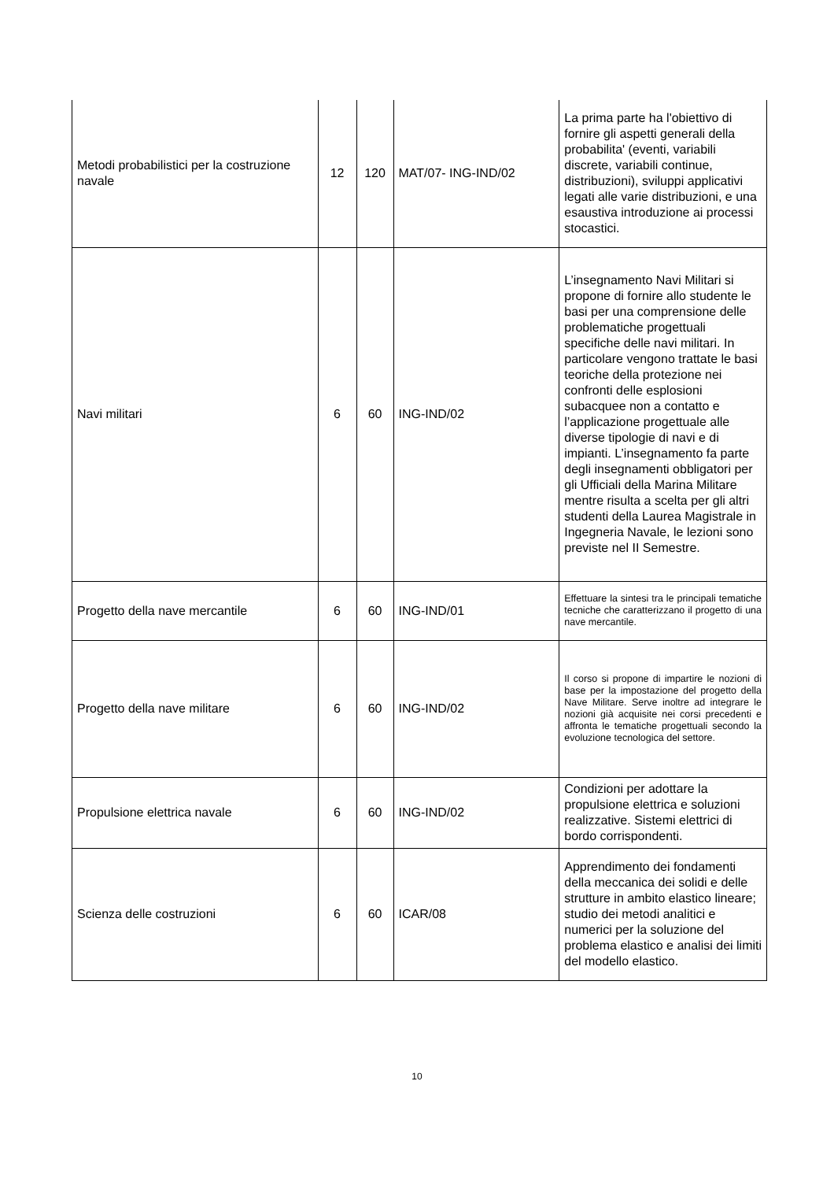| Metodi probabilistici per la costruzione navale | 12 | 120 | MAT/07- ING-IND/02 | La prima parte ha l'obiettivo di fornire gli aspetti generali della probabilita' (eventi, variabili discrete, variabili continue, distribuzioni), sviluppi applicativi legati alle varie distribuzioni, e una esaustiva introduzione ai processi stocastici. |
| Navi militari | 6 | 60 | ING-IND/02 | L’insegnamento Navi Militari si propone di fornire allo studente le basi per una comprensione delle problematiche progettuali specifiche delle navi militari. In particolare vengono trattate le basi teoriche della protezione nei confronti delle esplosioni subacquee non a contatto e l’applicazione progettuale alle diverse tipologie di navi e di impianti. L’insegnamento fa parte degli insegnamenti obbligatori per gli Ufficiali della Marina Militare mentre risulta a scelta per gli altri studenti della Laurea Magistrale in Ingegneria Navale, le lezioni sono previste nel II Semestre. |
| Progetto della nave mercantile | 6 | 60 | ING-IND/01 | Effettuare la sintesi tra le principali tematiche tecniche che caratterizzano il progetto di una nave mercantile. |
| Progetto della nave militare | 6 | 60 | ING-IND/02 | Il corso si propone di impartire le nozioni di base per la impostazione del progetto della Nave Militare. Serve inoltre ad integrare le nozioni già acquisite nei corsi precedenti e affronta le tematiche progettuali secondo la evoluzione tecnologica del settore. |
| Propulsione elettrica navale | 6 | 60 | ING-IND/02 | Condizioni per adottare la propulsione elettrica e soluzioni realizzative. Sistemi elettrici di bordo corrispondenti. |
| Scienza delle costruzioni | 6 | 60 | ICAR/08 | Apprendimento dei fondamenti della meccanica dei solidi e delle strutture in ambito elastico lineare; studio dei metodi analitici e numerici per la soluzione del problema elastico e analisi dei limiti del modello elastico. |
10